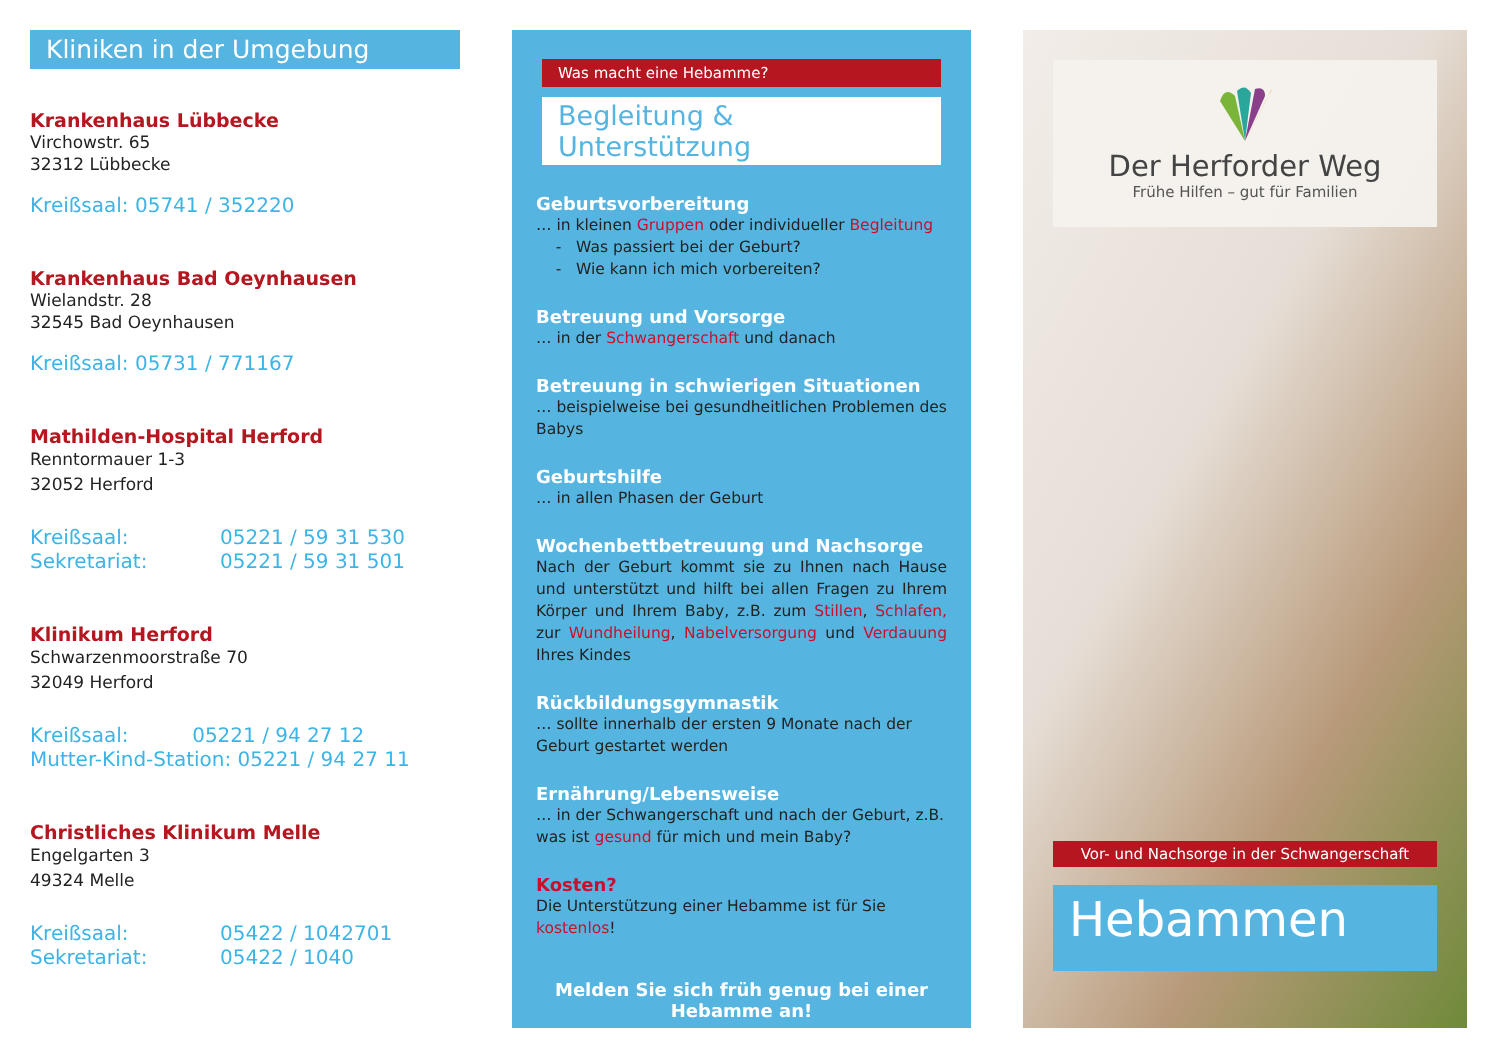Kliniken in der Umgebung
Krankenhaus Lübbecke
Virchowstr. 65
32312 Lübbecke
Kreißsaal: 05741 / 352220
Krankenhaus Bad Oeynhausen
Wielandstr. 28
32545 Bad Oeynhausen
Kreißsaal: 05731 / 771167
Mathilden-Hospital Herford
Renntormauer 1-3
32052 Herford
Kreißsaal: 05221 / 59 31 530
Sekretariat: 05221 / 59 31 501
Klinikum Herford
Schwarzenmoorstraße 70
32049 Herford
Kreißsaal: 05221 / 94 27 12
Mutter-Kind-Station: 05221 / 94 27 11
Christliches Klinikum Melle
Engelgarten 3
49324 Melle
Kreißsaal: 05422 / 1042701
Sekretariat: 05422 / 1040
Was macht eine Hebamme?
Begleitung & Unterstützung
Geburtsvorbereitung
… in kleinen Gruppen oder individueller Begleitung
- Was passiert bei der Geburt?
- Wie kann ich mich vorbereiten?
Betreuung und Vorsorge
… in der Schwangerschaft und danach
Betreuung in schwierigen Situationen
… beispielweise bei gesundheitlichen Problemen des Babys
Geburtshilfe
… in allen Phasen der Geburt
Wochenbettbetreuung und Nachsorge
Nach der Geburt kommt sie zu Ihnen nach Hause und unterstützt und hilft bei allen Fragen zu Ihrem Körper und Ihrem Baby, z.B. zum Stillen, Schlafen, zur Wundheilung, Nabelversorgung und Verdauung Ihres Kindes
Rückbildungsgymnastik
… sollte innerhalb der ersten 9 Monate nach der Geburt gestartet werden
Ernährung/Lebensweise
… in der Schwangerschaft und nach der Geburt, z.B. was ist gesund für mich und mein Baby?
Kosten?
Die Unterstützung einer Hebamme ist für Sie kostenlos!
Melden Sie sich früh genug bei einer Hebamme an!
Der Herforder Weg
Frühe Hilfen – gut für Familien
Vor- und Nachsorge in der Schwangerschaft
Hebammen